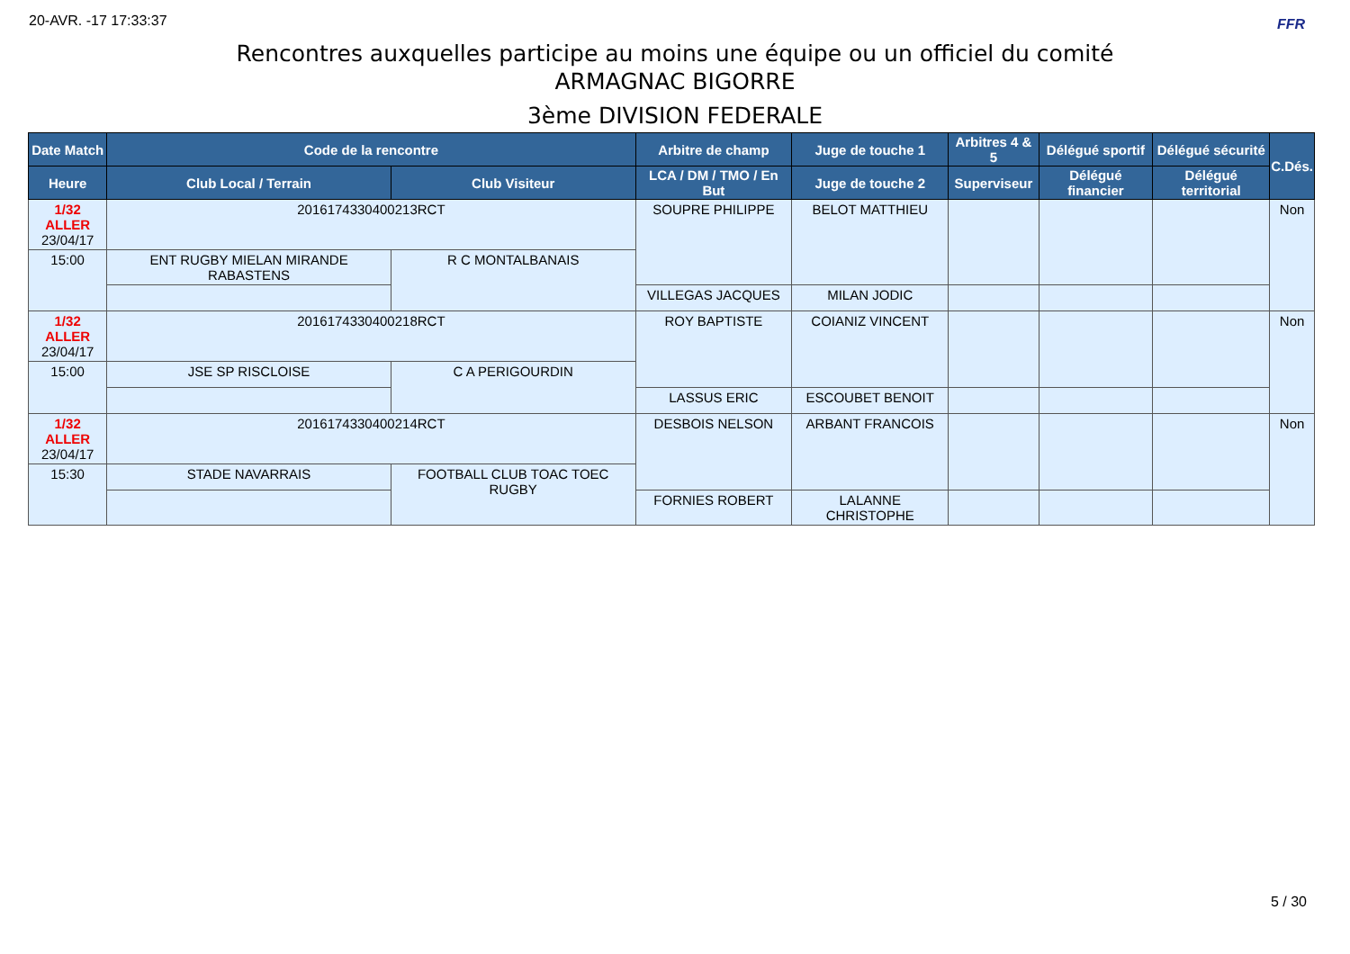20-AVR. -17 17:33:37 FFR
Rencontres auxquelles participe au moins une équipe ou un officiel du comité
ARMAGNAC BIGORRE
3ème DIVISION FEDERALE
| Date Match | Code de la rencontre | | Arbitre de champ | Juge de touche 1 | Arbitres 4 & 5 | Délégué sportif | Délégué sécurité | C.Dés. |
| --- | --- | --- | --- | --- | --- | --- | --- | --- |
| Heure | Club Local / Terrain | Club Visiteur | LCA / DM / TMO / En But | Juge de touche 2 | Superviseur | Délégué financier | Délégué territorial | |
| 1/32 ALLER 23/04/17 | 2016174330400213RCT | | SOUPRE PHILIPPE | BELOT MATTHIEU | | | | Non |
| 15:00 | ENT RUGBY MIELAN MIRANDE RABASTENS | R C MONTALBANAIS | | | | | | |
| | | | VILLEGAS JACQUES | MILAN JODIC | | | | |
| 1/32 ALLER 23/04/17 | 2016174330400218RCT | | ROY BAPTISTE | COIANIZ VINCENT | | | | Non |
| 15:00 | JSE SP RISCLOISE | C A PERIGOURDIN | | | | | | |
| | | | LASSUS ERIC | ESCOUBET BENOIT | | | | |
| 1/32 ALLER 23/04/17 | 2016174330400214RCT | | DESBOIS NELSON | ARBANT FRANCOIS | | | | Non |
| 15:30 | STADE NAVARRAIS | FOOTBALL CLUB TOAC TOEC RUGBY | | | | | | |
| | | | FORNIES ROBERT | LALANNE CHRISTOPHE | | | | |
5 / 30